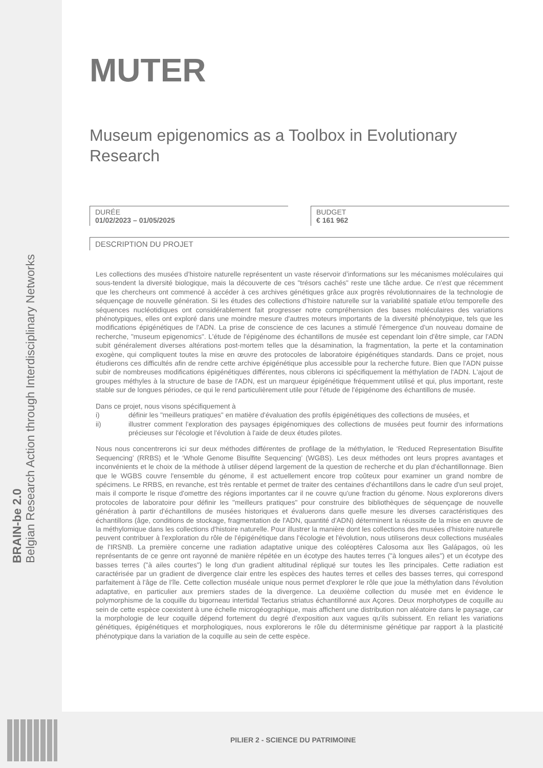BRAIN-be 2.0
Belgian Research Action through Interdisciplinary Networks
PILIER 2 - SCIENCE DU PATRIMOINE
MUTER
Museum epigenomics as a Toolbox in Evolutionary Research
DURÉE
01/02/2023 – 01/05/2025
BUDGET
€ 161 962
DESCRIPTION DU PROJET
Les collections des musées d’histoire naturelle représentent un vaste réservoir d'informations sur les mécanismes moléculaires qui sous-tendent la diversité biologique, mais la découverte de ces "trésors cachés" reste une tâche ardue. Ce n'est que récemment que les chercheurs ont commencé à accéder à ces archives génétiques grâce aux progrès révolutionnaires de la technologie de séquençage de nouvelle génération. Si les études des collections d’histoire naturelle sur la variabilité spatiale et/ou temporelle des séquences nucléotidiques ont considérablement fait progresser notre compréhension des bases moléculaires des variations phénotypiques, elles ont exploré dans une moindre mesure d'autres moteurs importants de la diversité phénotypique, tels que les modifications épigénétiques de l'ADN. La prise de conscience de ces lacunes a stimulé l'émergence d'un nouveau domaine de recherche, "museum epigenomics". L'étude de l'épigénome des échantillons de musée est cependant loin d'être simple, car l'ADN subit généralement diverses altérations post-mortem telles que la désamination, la fragmentation, la perte et la contamination exogène, qui compliquent toutes la mise en œuvre des protocoles de laboratoire épigénétiques standards. Dans ce projet, nous étudierons ces difficultés afin de rendre cette archive épigénétique plus accessible pour la recherche future. Bien que l'ADN puisse subir de nombreuses modifications épigénétiques différentes, nous ciblerons ici spécifiquement la méthylation de l'ADN. L'ajout de groupes méthyles à la structure de base de l'ADN, est un marqueur épigénétique fréquemment utilisé et qui, plus important, reste stable sur de longues périodes, ce qui le rend particulièrement utile pour l'étude de l'épigénome des échantillons de musée.
Dans ce projet, nous visons spécifiquement à
i) définir les "meilleurs pratiques" en matière d'évaluation des profils épigénétiques des collections de musées, et
ii) illustrer comment l'exploration des paysages épigénomiques des collections de musées peut fournir des informations précieuses sur l'écologie et l'évolution à l'aide de deux études pilotes.
Nous nous concentrerons ici sur deux méthodes différentes de profilage de la méthylation, le ‘Reduced Representation Bisulfite Sequencing’ (RRBS) et le ‘Whole Genome Bisulfite Sequencing’ (WGBS). Les deux méthodes ont leurs propres avantages et inconvénients et le choix de la méthode à utiliser dépend largement de la question de recherche et du plan d'échantillonnage. Bien que le WGBS couvre l'ensemble du génome, il est actuellement encore trop coûteux pour examiner un grand nombre de spécimens. Le RRBS, en revanche, est très rentable et permet de traiter des centaines d'échantillons dans le cadre d'un seul projet, mais il comporte le risque d'omettre des régions importantes car il ne couvre qu'une fraction du génome. Nous explorerons divers protocoles de laboratoire pour définir les "meilleurs pratiques" pour construire des bibliothèques de séquençage de nouvelle génération à partir d'échantillons de musées historiques et évaluerons dans quelle mesure les diverses caractéristiques des échantillons (âge, conditions de stockage, fragmentation de l'ADN, quantité d'ADN) déterminent la réussite de la mise en œuvre de la méthylomique dans les collections d'histoire naturelle. Pour illustrer la manière dont les collections des musées d'histoire naturelle peuvent contribuer à l'exploration du rôle de l'épigénétique dans l'écologie et l'évolution, nous utiliserons deux collections muséales de l'IRSNB. La première concerne une radiation adaptative unique des coléoptères Calosoma aux îles Galápagos, où les représentants de ce genre ont rayonné de manière répétée en un écotype des hautes terres ("à longues ailes") et un écotype des basses terres ("à ailes courtes") le long d'un gradient altitudinal répliqué sur toutes les îles principales. Cette radiation est caractérisée par un gradient de divergence clair entre les espèces des hautes terres et celles des basses terres, qui correspond parfaitement à l'âge de l'île. Cette collection muséale unique nous permet d'explorer le rôle que joue la méthylation dans l'évolution adaptative, en particulier aux premiers stades de la divergence. La deuxième collection du musée met en évidence le polymorphisme de la coquille du bigorneau intertidal Tectarius striatus échantillonné aux Açores. Deux morphotypes de coquille au sein de cette espèce coexistent à une échelle microgéographique, mais affichent une distribution non aléatoire dans le paysage, car la morphologie de leur coquille dépend fortement du degré d'exposition aux vagues qu'ils subissent. En reliant les variations génétiques, épigénétiques et morphologiques, nous explorerons le rôle du déterminisme génétique par rapport à la plasticité phénotypique dans la variation de la coquille au sein de cette espèce.